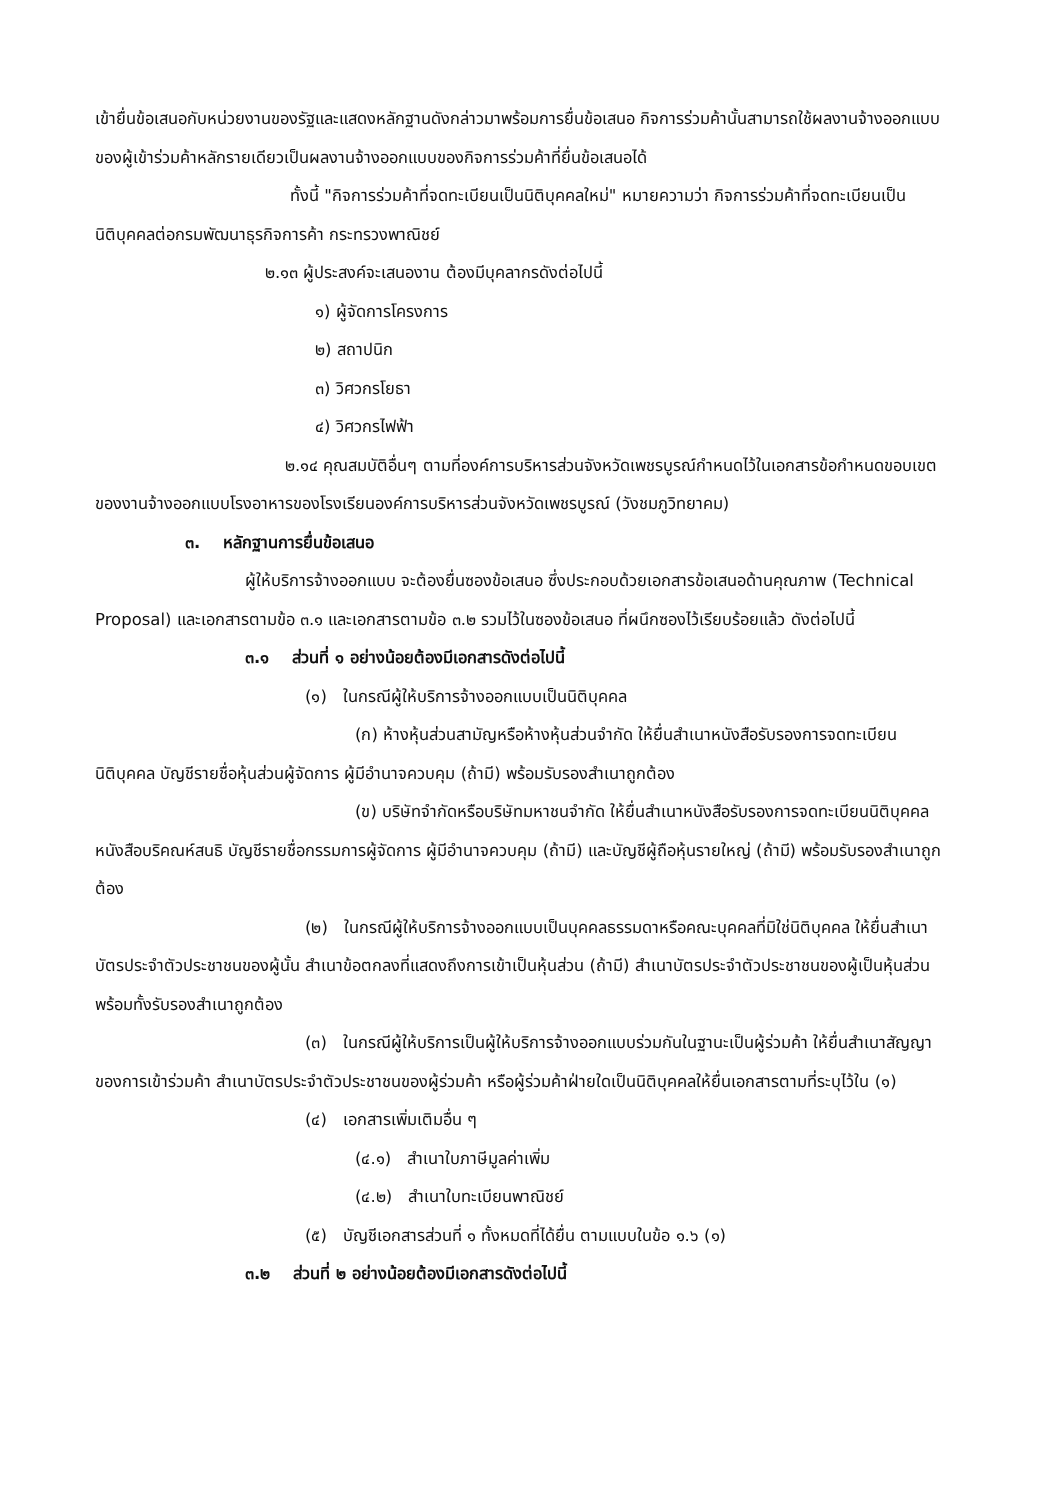เข้ายื่นข้อเสนอกับหน่วยงานของรัฐและแสดงหลักฐานดังกล่าวมาพร้อมการยื่นข้อเสนอ กิจการร่วมค้านั้นสามารถใช้ผลงานจ้างออกแบบของผู้เข้าร่วมค้าหลักรายเดียวเป็นผลงานจ้างออกแบบของกิจการร่วมค้าที่ยื่นข้อเสนอได้
ทั้งนี้ "กิจการร่วมค้าที่จดทะเบียนเป็นนิติบุคคลใหม่" หมายความว่า กิจการร่วมค้าที่จดทะเบียนเป็นนิติบุคคลต่อกรมพัฒนาธุรกิจการค้า กระทรวงพาณิชย์
๒.๑๓ ผู้ประสงค์จะเสนองาน ต้องมีบุคลากรดังต่อไปนี้
๑) ผู้จัดการโครงการ
๒) สถาปนิก
๓) วิศวกรโยธา
๔) วิศวกรไฟฟ้า
๒.๑๔ คุณสมบัติอื่นๆ ตามที่องค์การบริหารส่วนจังหวัดเพชรบูรณ์กำหนดไว้ในเอกสารข้อกำหนดขอบเขตของงานจ้างออกแบบโรงอาหารของโรงเรียนองค์การบริหารส่วนจังหวัดเพชรบูรณ์ (วังชมภูวิทยาคม)
๓. หลักฐานการยื่นข้อเสนอ
ผู้ให้บริการจ้างออกแบบ จะต้องยื่นซองข้อเสนอ ซึ่งประกอบด้วยเอกสารข้อเสนอด้านคุณภาพ (Technical Proposal) และเอกสารตามข้อ ๓.๑ และเอกสารตามข้อ ๓.๒ รวมไว้ในซองข้อเสนอ ที่ผนึกซองไว้เรียบร้อยแล้ว ดังต่อไปนี้
๓.๑ ส่วนที่ ๑ อย่างน้อยต้องมีเอกสารดังต่อไปนี้
(๑) ในกรณีผู้ให้บริการจ้างออกแบบเป็นนิติบุคคล
(ก) ห้างหุ้นส่วนสามัญหรือห้างหุ้นส่วนจำกัด ให้ยื่นสำเนาหนังสือรับรองการจดทะเบียนนิติบุคคล บัญชีรายชื่อหุ้นส่วนผู้จัดการ ผู้มีอำนาจควบคุม (ถ้ามี) พร้อมรับรองสำเนาถูกต้อง
(ข) บริษัทจำกัดหรือบริษัทมหาชนจำกัด ให้ยื่นสำเนาหนังสือรับรองการจดทะเบียนนิติบุคคล หนังสือบริคณห์สนธิ บัญชีรายชื่อกรรมการผู้จัดการ ผู้มีอำนาจควบคุม (ถ้ามี) และบัญชีผู้ถือหุ้นรายใหญ่ (ถ้ามี) พร้อมรับรองสำเนาถูกต้อง
(๒) ในกรณีผู้ให้บริการจ้างออกแบบเป็นบุคคลธรรมดาหรือคณะบุคคลที่มิใช่นิติบุคคล ให้ยื่นสำเนาบัตรประจำตัวประชาชนของผู้นั้น สำเนาข้อตกลงที่แสดงถึงการเข้าเป็นหุ้นส่วน (ถ้ามี) สำเนาบัตรประจำตัวประชาชนของผู้เป็นหุ้นส่วน พร้อมทั้งรับรองสำเนาถูกต้อง
(๓) ในกรณีผู้ให้บริการเป็นผู้ให้บริการจ้างออกแบบร่วมกันในฐานะเป็นผู้ร่วมค้า ให้ยื่นสำเนาสัญญาของการเข้าร่วมค้า สำเนาบัตรประจำตัวประชาชนของผู้ร่วมค้า หรือผู้ร่วมค้าฝ่ายใดเป็นนิติบุคคลให้ยื่นเอกสารตามที่ระบุไว้ใน (๑)
(๔) เอกสารเพิ่มเติมอื่น ๆ
(๔.๑) สำเนาใบภาษีมูลค่าเพิ่ม
(๔.๒) สำเนาใบทะเบียนพาณิชย์
(๕) บัญชีเอกสารส่วนที่ ๑ ทั้งหมดที่ได้ยื่น ตามแบบในข้อ ๑.๖ (๑)
๓.๒ ส่วนที่ ๒ อย่างน้อยต้องมีเอกสารดังต่อไปนี้